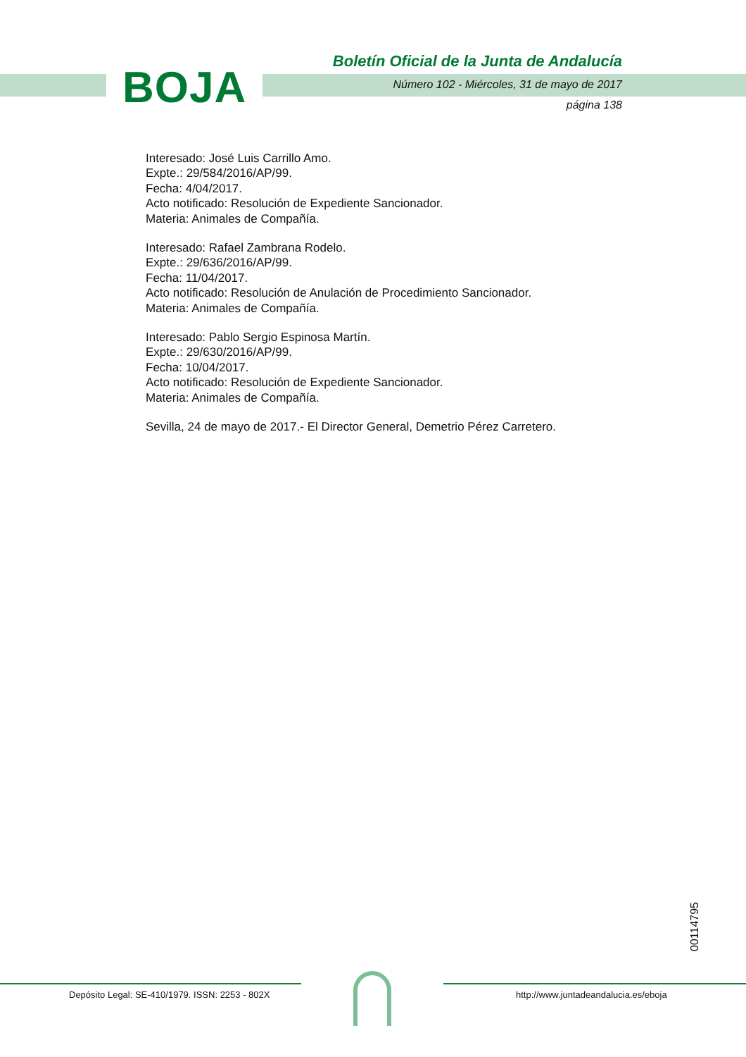BOJA
Boletín Oficial de la Junta de Andalucía
Número 102 - Miércoles, 31 de mayo de 2017
página 138
Interesado: José Luis Carrillo Amo.
Expte.: 29/584/2016/AP/99.
Fecha: 4/04/2017.
Acto notificado: Resolución de Expediente Sancionador.
Materia: Animales de Compañía.
Interesado: Rafael Zambrana Rodelo.
Expte.: 29/636/2016/AP/99.
Fecha: 11/04/2017.
Acto notificado: Resolución de Anulación de Procedimiento Sancionador.
Materia: Animales de Compañía.
Interesado: Pablo Sergio Espinosa Martín.
Expte.: 29/630/2016/AP/99.
Fecha: 10/04/2017.
Acto notificado: Resolución de Expediente Sancionador.
Materia: Animales de Compañía.
Sevilla, 24 de mayo de 2017.- El Director General, Demetrio Pérez Carretero.
00114795
Depósito Legal: SE-410/1979. ISSN: 2253 - 802X
http://www.juntadeandalucia.es/eboja